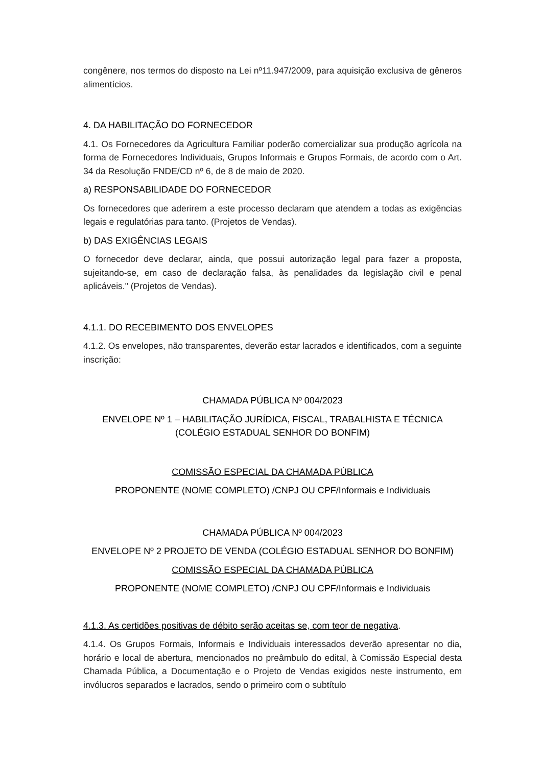congênere, nos termos do disposto na Lei nº11.947/2009, para aquisição exclusiva de gêneros alimentícios.
4. DA HABILITAÇÃO DO FORNECEDOR
4.1. Os Fornecedores da Agricultura Familiar poderão comercializar sua produção agrícola na forma de Fornecedores Individuais, Grupos Informais e Grupos Formais, de acordo com o Art. 34 da Resolução FNDE/CD nº 6, de 8 de maio de 2020.
a) RESPONSABILIDADE DO FORNECEDOR
Os fornecedores que aderirem a este processo declaram que atendem a todas as exigências legais e regulatórias para tanto. (Projetos de Vendas).
b) DAS EXIGÊNCIAS LEGAIS
O fornecedor deve declarar, ainda, que possui autorização legal para fazer a proposta, sujeitando-se, em caso de declaração falsa, às penalidades da legislação civil e penal aplicáveis." (Projetos de Vendas).
4.1.1. DO RECEBIMENTO DOS ENVELOPES
4.1.2. Os envelopes, não transparentes, deverão estar lacrados e identificados, com a seguinte inscrição:
CHAMADA PÚBLICA Nº 004/2023
ENVELOPE Nº 1 – HABILITAÇÃO JURÍDICA, FISCAL, TRABALHISTA E TÉCNICA
(COLÉGIO ESTADUAL SENHOR DO BONFIM)
COMISSÃO ESPECIAL DA CHAMADA PÚBLICA
PROPONENTE (NOME COMPLETO) /CNPJ OU CPF/Informais e Individuais
CHAMADA PÚBLICA Nº 004/2023
ENVELOPE Nº 2 PROJETO DE VENDA (COLÉGIO ESTADUAL SENHOR DO BONFIM)
COMISSÃO ESPECIAL DA CHAMADA PÚBLICA
PROPONENTE (NOME COMPLETO) /CNPJ OU CPF/Informais e Individuais
4.1.3. As certidões positivas de débito serão aceitas se, com teor de negativa.
4.1.4. Os Grupos Formais, Informais e Individuais interessados deverão apresentar no dia, horário e local de abertura, mencionados no preâmbulo do edital, à Comissão Especial desta Chamada Pública, a Documentação e o Projeto de Vendas exigidos neste instrumento, em invólucros separados e lacrados, sendo o primeiro com o subtítulo